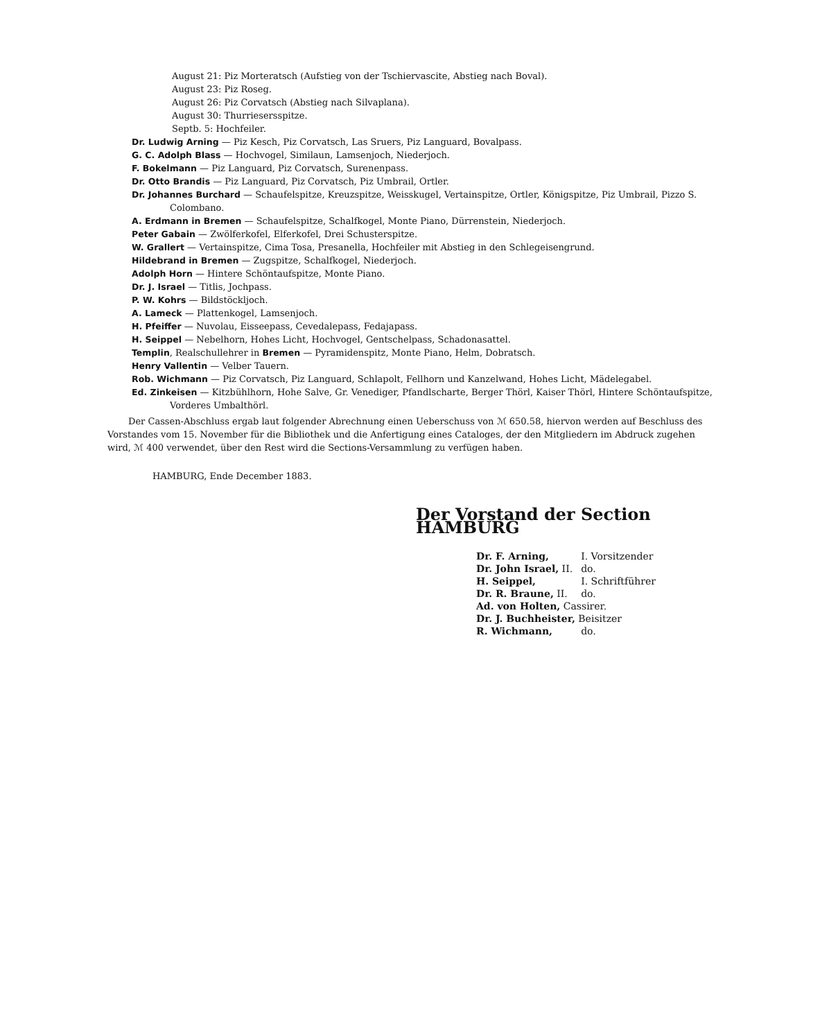August 21: Piz Morteratsch (Aufstieg von der Tschiervascite, Abstieg nach Boval).
August 23: Piz Roseg.
August 26: Piz Corvatsch (Abstieg nach Silvaplana).
August 30: Thurriesersspitze.
Septb. 5: Hochfeiler.
Dr. Ludwig Arning — Piz Kesch, Piz Corvatsch, Las Sruers, Piz Languard, Bovalpass.
G. C. Adolph Blass — Hochvogel, Similaun, Lamsenjoch, Niederjoch.
F. Bokelmann — Piz Languard, Piz Corvatsch, Surenenpass.
Dr. Otto Brandis — Piz Languard, Piz Corvatsch, Piz Umbrail, Ortler.
Dr. Johannes Burchard — Schaufelspitze, Kreuzspitze, Weisskugel, Vertainspitze, Ortler, Königspitze, Piz Umbrail, Pizzo S. Colombano.
A. Erdmann in Bremen — Schaufelspitze, Schalfkogel, Monte Piano, Dürrenstein, Niederjoch.
Peter Gabain — Zwölferkofel, Elferkofel, Drei Schusterspitze.
W. Grallert — Vertainspitze, Cima Tosa, Presanella, Hochfeiler mit Abstieg in den Schlegeisengrund.
Hildebrand in Bremen — Zugspitze, Schalfkogel, Niederjoch.
Adolph Horn — Hintere Schöntaufspitze, Monte Piano.
Dr. J. Israel — Titlis, Jochpass.
P. W. Kohrs — Bildstöckljoch.
A. Lameck — Plattenkogel, Lamsenjoch.
H. Pfeiffer — Nuvolau, Eisseepass, Cevedalepass, Fedajapass.
H. Seippel — Nebelhorn, Hohes Licht, Hochvogel, Gentschelpass, Schadonasattel.
Templin, Realschullehrer in Bremen — Pyramidenspitz, Monte Piano, Helm, Dobratsch.
Henry Vallentin — Velber Tauern.
Rob. Wichmann — Piz Corvatsch, Piz Languard, Schlapolt, Fellhorn und Kanzelwand, Hohes Licht, Mädelegabel.
Ed. Zinkeisen — Kitzbühlhorn, Hohe Salve, Gr. Venediger, Pfandlscharte, Berger Thörl, Kaiser Thörl, Hintere Schöntaufspitze, Vorderes Umbalthörl.
Der Cassen-Abschluss ergab laut folgender Abrechnung einen Ueberschuss von ℳ 650.58, hiervon werden auf Beschluss des Vorstandes vom 15. November für die Bibliothek und die Anfertigung eines Cataloges, der den Mitgliedern im Abdruck zugehen wird, ℳ 400 verwendet, über den Rest wird die Sections-Versammlung zu verfügen haben.
HAMBURG, Ende December 1883.
Der Vorstand der Section HAMBURG
| Dr. F. Arning, | I. Vorsitzender |
| Dr. John Israel, II. | do. |
| H. Seippel, | I. Schriftführer |
| Dr. R. Braune, II. | do. |
| Ad. von Holten, Cassirer. | |
| Dr. J. Buchheister, Beisitzer | |
| R. Wichmann, | do. |